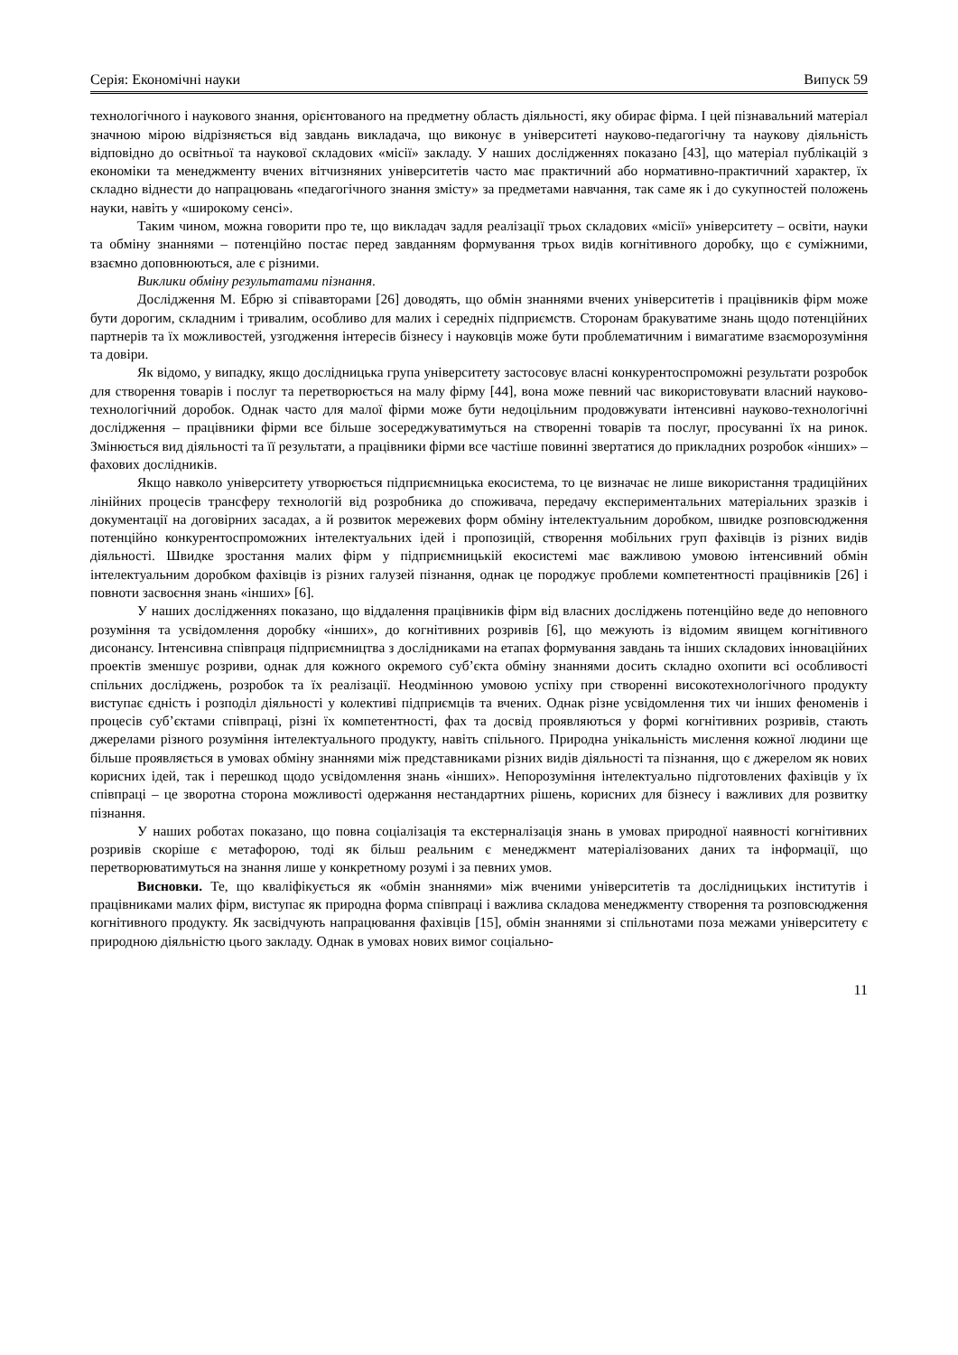Серія: Економічні науки Випуск 59
технологічного і наукового знання, орієнтованого на предметну область діяльності, яку обирає фірма. І цей пізнавальний матеріал значною мірою відрізняється від завдань викладача, що виконує в університеті науково-педагогічну та наукову діяльність відповідно до освітньої та наукової складових «місії» закладу. У наших дослідженнях показано [43], що матеріал публікацій з економіки та менеджменту вчених вітчизняних університетів часто має практичний або нормативно-практичний характер, їх складно віднести до напрацювань «педагогічного знання змісту» за предметами навчання, так саме як і до сукупностей положень науки, навіть у «широкому сенсі».
Таким чином, можна говорити про те, що викладач задля реалізації трьох складових «місії» університету – освіти, науки та обміну знаннями – потенційно постає перед завданням формування трьох видів когнітивного доробку, що є суміжними, взаємно доповнюються, але є різними.
Виклики обміну результатами пізнання.
Дослідження М. Ебрю зі співавторами [26] доводять, що обмін знаннями вчених університетів і працівників фірм може бути дорогим, складним і тривалим, особливо для малих і середніх підприємств. Сторонам бракуватиме знань щодо потенційних партнерів та їх можливостей, узгодження інтересів бізнесу і науковців може бути проблематичним і вимагатиме взаєморозуміння та довіри.
Як відомо, у випадку, якщо дослідницька група університету застосовує власні конкурентоспроможні результати розробок для створення товарів і послуг та перетворюється на малу фірму [44], вона може певний час використовувати власний науково-технологічний доробок. Однак часто для малої фірми може бути недоцільним продовжувати інтенсивні науково-технологічні дослідження – працівники фірми все більше зосереджуватимуться на створенні товарів та послуг, просуванні їх на ринок. Змінюється вид діяльності та її результати, а працівники фірми все частіше повинні звертатися до прикладних розробок «інших» – фахових дослідників.
Якщо навколо університету утворюється підприємницька екосистема, то це визначає не лише використання традиційних лінійних процесів трансферу технологій від розробника до споживача, передачу експериментальних матеріальних зразків і документації на договірних засадах, а й розвиток мережевих форм обміну інтелектуальним доробком, швидке розповсюдження потенційно конкурентоспроможних інтелектуальних ідей і пропозицій, створення мобільних груп фахівців із різних видів діяльності. Швидке зростання малих фірм у підприємницькій екосистемі має важливою умовою інтенсивний обмін інтелектуальним доробком фахівців із різних галузей пізнання, однак це породжує проблеми компетентності працівників [26] і повноти засвоєння знань «інших» [6].
У наших дослідженнях показано, що віддалення працівників фірм від власних досліджень потенційно веде до неповного розуміння та усвідомлення доробку «інших», до когнітивних розривів [6], що межують із відомим явищем когнітивного дисонансу. Інтенсивна співпраця підприємництва з дослідниками на етапах формування завдань та інших складових інноваційних проектів зменшує розриви, однак для кожного окремого суб’єкта обміну знаннями досить складно охопити всі особливості спільних досліджень, розробок та їх реалізації. Неодмінною умовою успіху при створенні високотехнологічного продукту виступає єдність і розподіл діяльності у колективі підприємців та вчених. Однак різне усвідомлення тих чи інших феноменів і процесів суб’єктами співпраці, різні їх компетентності, фах та досвід проявляються у формі когнітивних розривів, стають джерелами різного розуміння інтелектуального продукту, навіть спільного. Природна унікальність мислення кожної людини ще більше проявляється в умовах обміну знаннями між представниками різних видів діяльності та пізнання, що є джерелом як нових корисних ідей, так і перешкод щодо усвідомлення знань «інших». Непорозуміння інтелектуально підготовлених фахівців у їх співпраці – це зворотна сторона можливості одержання нестандартних рішень, корисних для бізнесу і важливих для розвитку пізнання.
У наших роботах показано, що повна соціалізація та екстерналізація знань в умовах природної наявності когнітивних розривів скоріше є метафорою, тоді як більш реальним є менеджмент матеріалізованих даних та інформації, що перетворюватимуться на знання лише у конкретному розумі і за певних умов.
Висновки. Те, що кваліфікується як «обмін знаннями» між вченими університетів та дослідницьких інститутів і працівниками малих фірм, виступає як природна форма співпраці і важлива складова менеджменту створення та розповсюдження когнітивного продукту. Як засвідчують напрацювання фахівців [15], обмін знаннями зі спільнотами поза межами університету є природною діяльністю цього закладу. Однак в умовах нових вимог соціально-
11